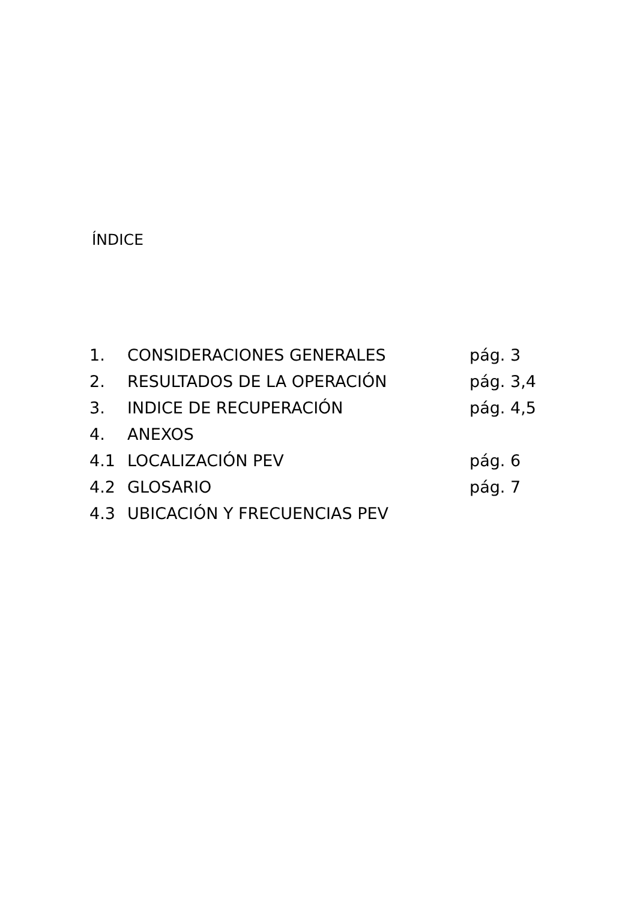ÍNDICE
| 1. | CONSIDERACIONES GENERALES | pág. 3 |
| 2. | RESULTADOS DE LA OPERACIÓN | pág. 3,4 |
| 3. | INDICE DE RECUPERACIÓN | pág. 4,5 |
| 4. | ANEXOS | |
| 4.1 | LOCALIZACIÓN PEV | pág. 6 |
| 4.2 | GLOSARIO | pág. 7 |
| 4.3 | UBICACIÓN Y FRECUENCIAS PEV | |